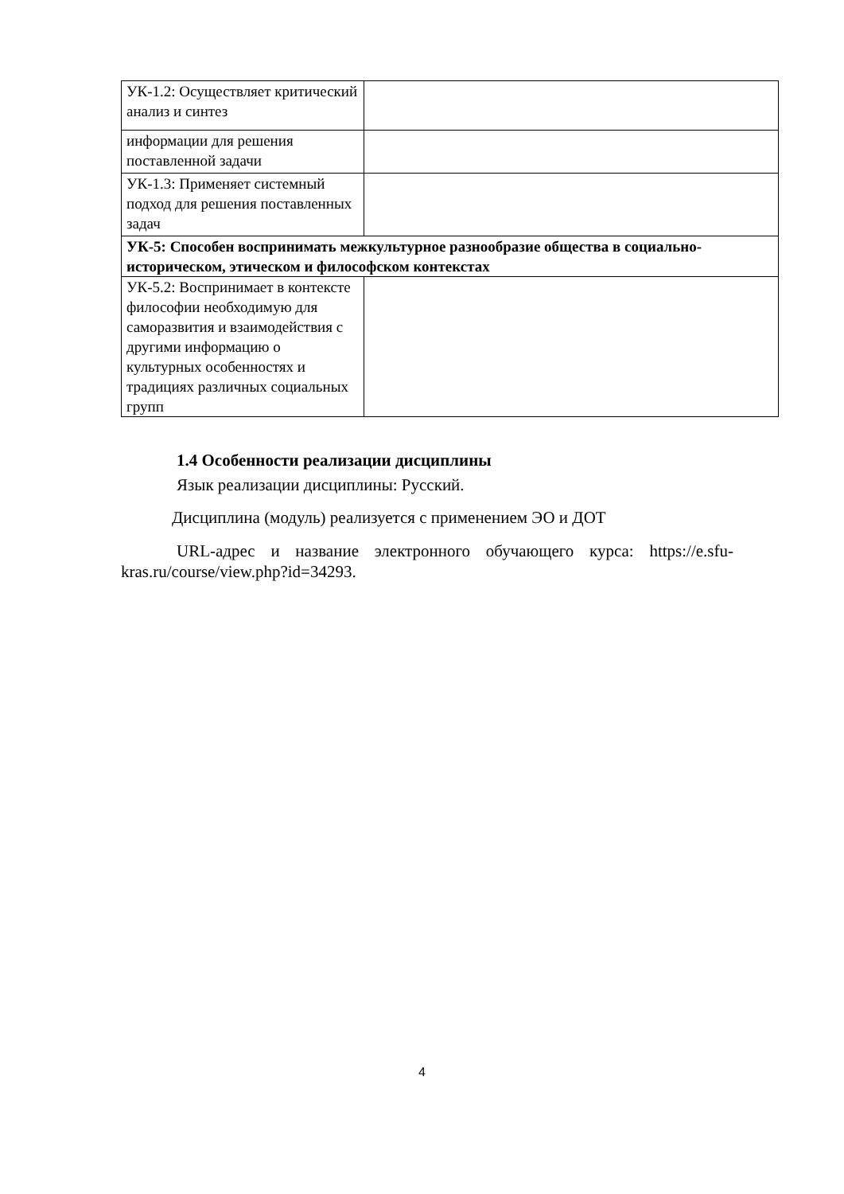| УК-1.2: Осуществляет критический анализ и синтез | |
| информации для решения поставленной задачи | |
| УК-1.3: Применяет системный подход для решения поставленных задач | |
| УК-5: Способен воспринимать межкультурное разнообразие общества в социально-историческом, этическом и философском контекстах | |
| УК-5.2: Воспринимает в контексте философии необходимую для саморазвития и взаимодействия с другими информацию о культурных особенностях и традициях различных социальных групп | |
1.4 Особенности реализации дисциплины
Язык реализации дисциплины: Русский.
Дисциплина (модуль) реализуется с применением ЭО и ДОТ
URL-адрес и название электронного обучающего курса: https://e.sfu-kras.ru/course/view.php?id=34293.
4